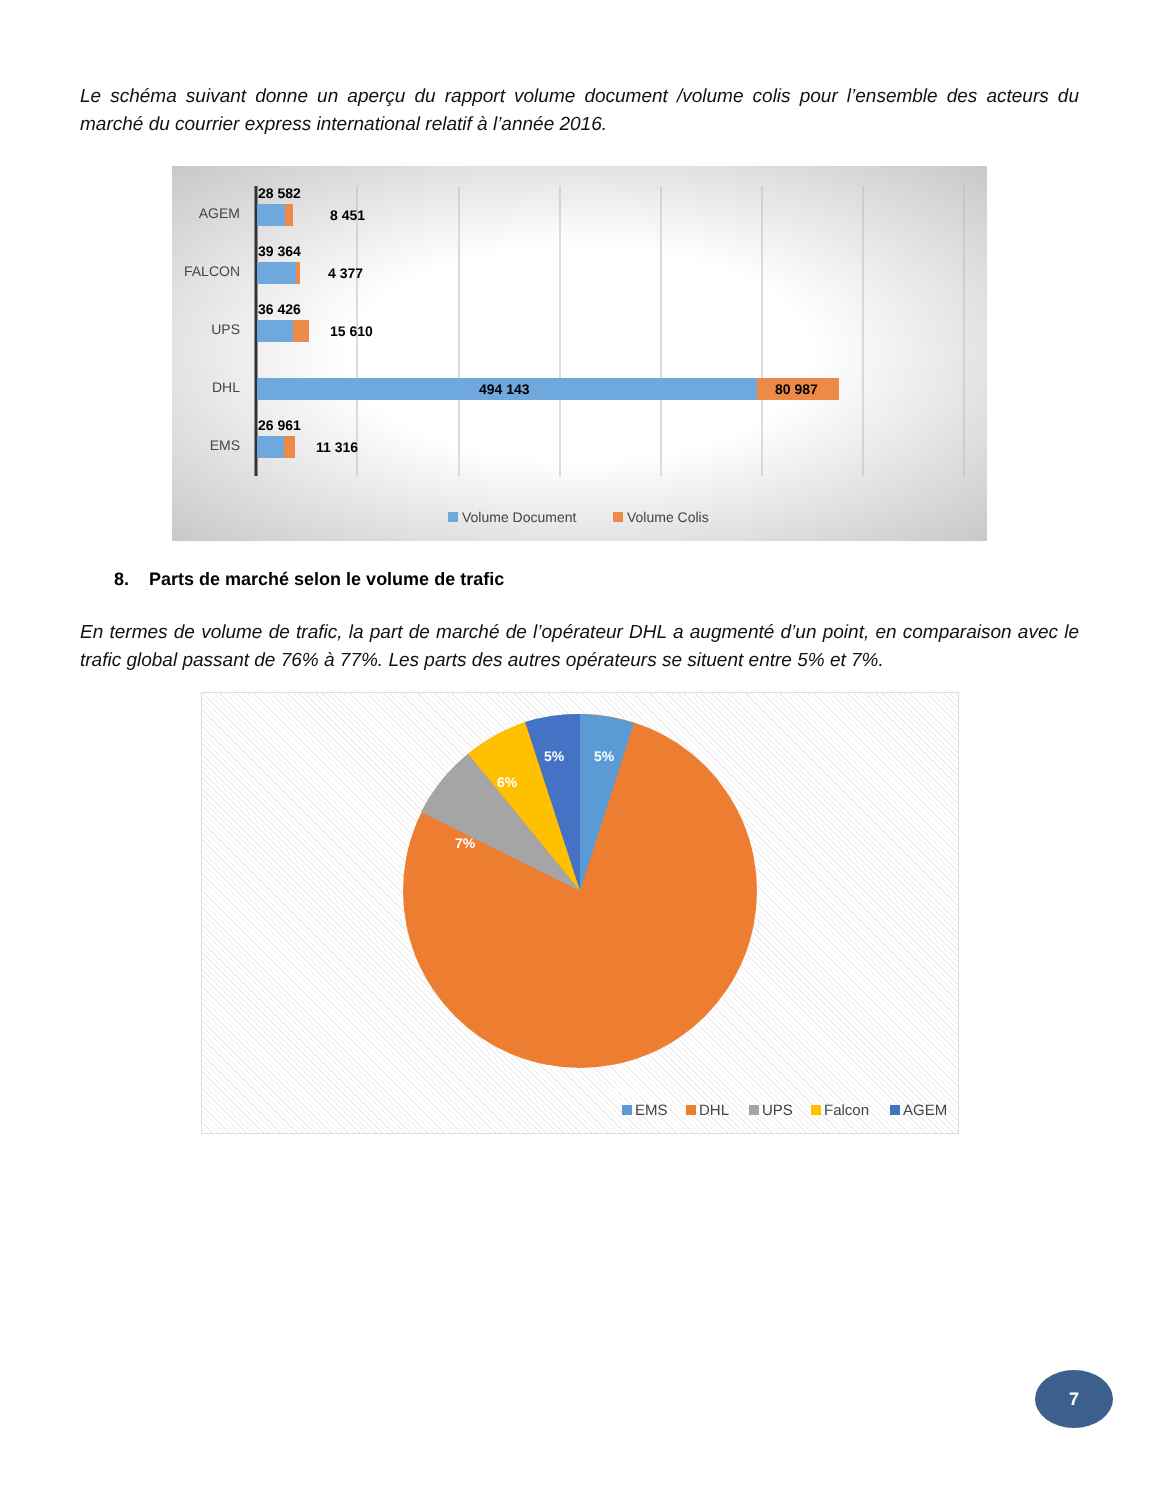Le schéma suivant donne un aperçu du rapport volume document /volume colis pour l’ensemble des acteurs du marché du courrier express international relatif à l’année 2016.
AGEM
FALCON
UPS
DHL
EMS
28 582
8 451
39 364
4 377
36 426
15 610
494 143
80 987
26 961
11 316
Volume Document
Volume Colis
8. Parts de marché selon le volume de trafic
En termes de volume de trafic, la part de marché de l’opérateur DHL a augmenté d’un point, en comparaison avec le trafic global passant de 76% à 77%. Les parts des autres opérateurs se situent entre 5% et 7%.
5%
5%
6%
7%
77%
EMS
DHL
UPS
Falcon
AGEM
7